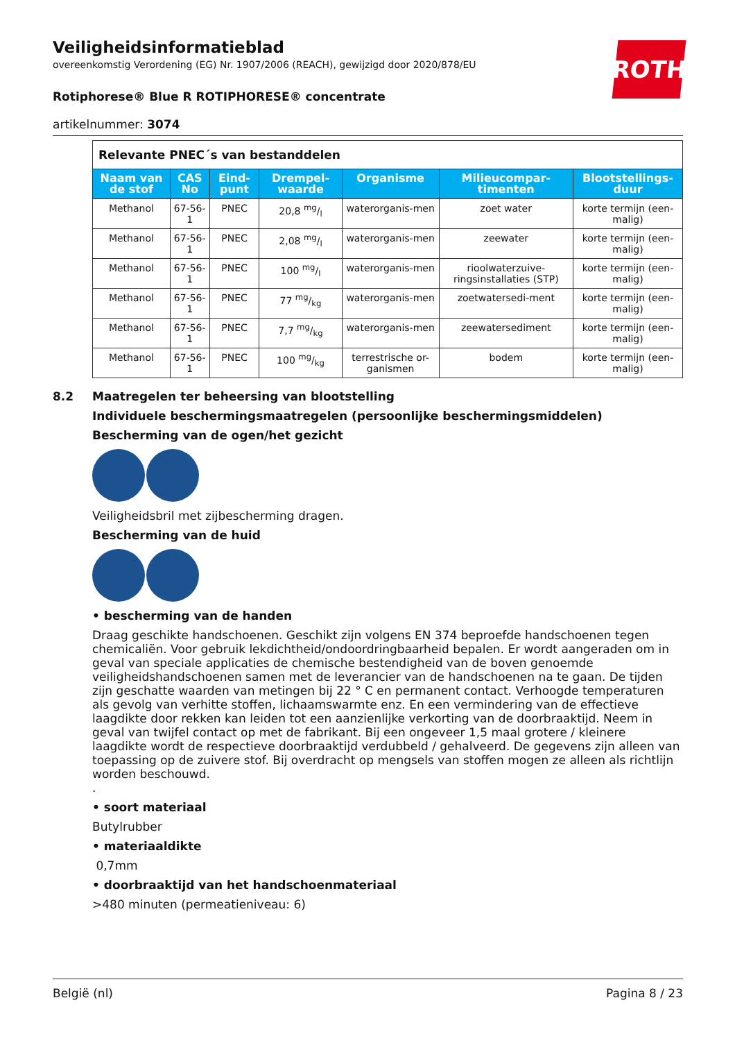ROTH
Veiligheidsinformatieblad
overeenkomstig Verordening (EG) Nr. 1907/2006 (REACH), gewijzigd door 2020/878/EU
Rotiphorese® Blue R ROTIPHORESE® concentrate
artikelnummer: 3074
| Relevante PNEC´s van bestanddelen | | | | | | |
| Naam van de stof | CAS No | Eind-punt | Drempel-waarde | Organisme | Milieucompar-timenten | Blootstellings-duur |
| Methanol | 67-56-1 | PNEC | 20,8 mg/l | waterorganis-men | zoet water | korte termijn (een-malig) |
| Methanol | 67-56-1 | PNEC | 2,08 mg/l | waterorganis-men | zeewater | korte termijn (een-malig) |
| Methanol | 67-56-1 | PNEC | 100 mg/l | waterorganis-men | rioolwaterzuive-ringsinstallaties (STP) | korte termijn (een-malig) |
| Methanol | 67-56-1 | PNEC | 77 mg/kg | waterorganis-men | zoetwatersedi-ment | korte termijn (een-malig) |
| Methanol | 67-56-1 | PNEC | 7,7 mg/kg | waterorganis-men | zeewatersediment | korte termijn (een-malig) |
| Methanol | 67-56-1 | PNEC | 100 mg/kg | terrestrische or-ganismen | bodem | korte termijn (een-malig) |
8.2 Maatregelen ter beheersing van blootstelling
Individuele beschermingsmaatregelen (persoonlijke beschermingsmiddelen)
Bescherming van de ogen/het gezicht
Veiligheidsbril met zijbescherming dragen.
Bescherming van de huid
• bescherming van de handen
Draag geschikte handschoenen. Geschikt zijn volgens EN 374 beproefde handschoenen tegen chemicaliën. Voor gebruik lekdichtheid/ondoordringbaarheid bepalen. Er wordt aangeraden om in geval van speciale applicaties de chemische bestendigheid van de boven genoemde veiligheidshandschoenen samen met de leverancier van de handschoenen na te gaan. De tijden zijn geschatte waarden van metingen bij 22 ° C en permanent contact. Verhoogde temperaturen als gevolg van verhitte stoffen, lichaamswarmte enz. En een vermindering van de effectieve laagdikte door rekken kan leiden tot een aanzienlijke verkorting van de doorbraaktijd. Neem in geval van twijfel contact op met de fabrikant. Bij een ongeveer 1,5 maal grotere / kleinere laagdikte wordt de respectieve doorbraaktijd verdubbeld / gehalveerd. De gegevens zijn alleen van toepassing op de zuivere stof. Bij overdracht op mengsels van stoffen mogen ze alleen als richtlijn worden beschouwd.
.
• soort materiaal
Butylrubber
• materiaaldikte
0,7mm
• doorbraaktijd van het handschoenmateriaal
>480 minuten (permeatieniveau: 6)
België (nl) Pagina 8 / 23